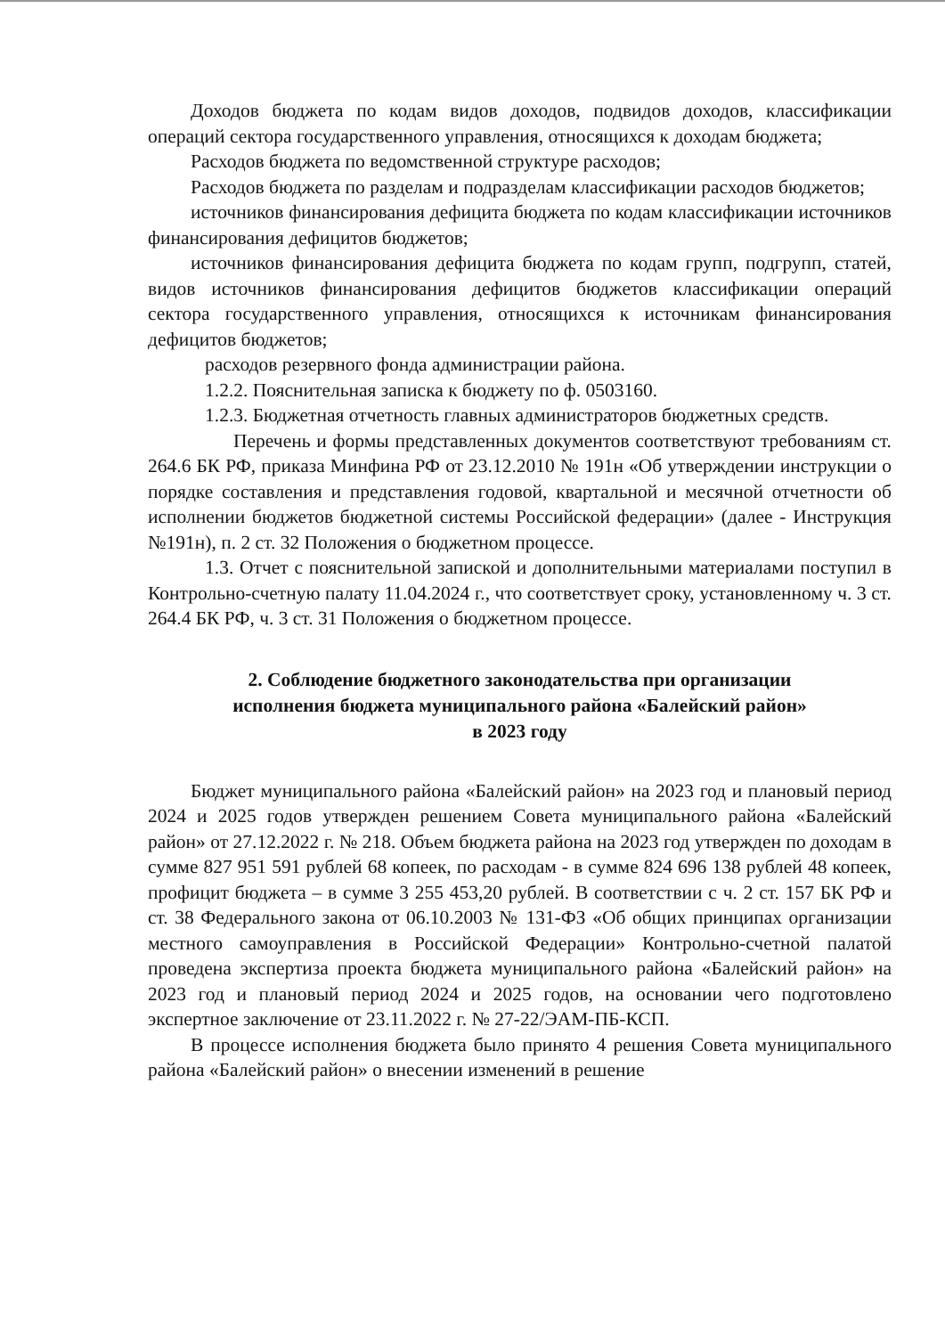Доходов бюджета по кодам видов доходов, подвидов доходов, классификации операций сектора государственного управления, относящихся к доходам бюджета;
Расходов бюджета по ведомственной структуре расходов;
Расходов бюджета по разделам и подразделам классификации расходов бюджетов;
источников финансирования дефицита бюджета по кодам классификации источников финансирования дефицитов бюджетов;
источников финансирования дефицита бюджета по кодам групп, подгрупп, статей, видов источников финансирования дефицитов бюджетов классификации операций сектора государственного управления, относящихся к источникам финансирования дефицитов бюджетов;
расходов резервного фонда администрации района.
1.2.2. Пояснительная записка к бюджету по ф. 0503160.
1.2.3. Бюджетная отчетность главных администраторов бюджетных средств.
Перечень и формы представленных документов соответствуют требованиям ст. 264.6 БК РФ, приказа Минфина РФ от 23.12.2010 № 191н «Об утверждении инструкции о порядке составления и представления годовой, квартальной и месячной отчетности об исполнении бюджетов бюджетной системы Российской федерации» (далее - Инструкция №191н), п. 2 ст. 32 Положения о бюджетном процессе.
1.3. Отчет с пояснительной запиской и дополнительными материалами поступил в Контрольно-счетную палату 11.04.2024 г., что соответствует сроку, установленному ч. 3 ст. 264.4 БК РФ, ч. 3 ст. 31 Положения о бюджетном процессе.
2. Соблюдение бюджетного законодательства при организации
исполнения бюджета муниципального района «Балейский район»
в 2023 году
Бюджет муниципального района «Балейский район» на 2023 год и плановый период 2024 и 2025 годов утвержден решением Совета муниципального района «Балейский район» от 27.12.2022 г. № 218. Объем бюджета района на 2023 год утвержден по доходам в сумме 827 951 591 рублей 68 копеек, по расходам - в сумме 824 696 138 рублей 48 копеек, профицит бюджета – в сумме 3 255 453,20 рублей. В соответствии с ч. 2 ст. 157 БК РФ и ст. 38 Федерального закона от 06.10.2003 № 131-ФЗ «Об общих принципах организации местного самоуправления в Российской Федерации» Контрольно-счетной палатой проведена экспертиза проекта бюджета муниципального района «Балейский район» на 2023 год и плановый период 2024 и 2025 годов, на основании чего подготовлено экспертное заключение от 23.11.2022 г. № 27-22/ЭАМ-ПБ-КСП.
В процессе исполнения бюджета было принято 4 решения Совета муниципального района «Балейский район» о внесении изменений в решение